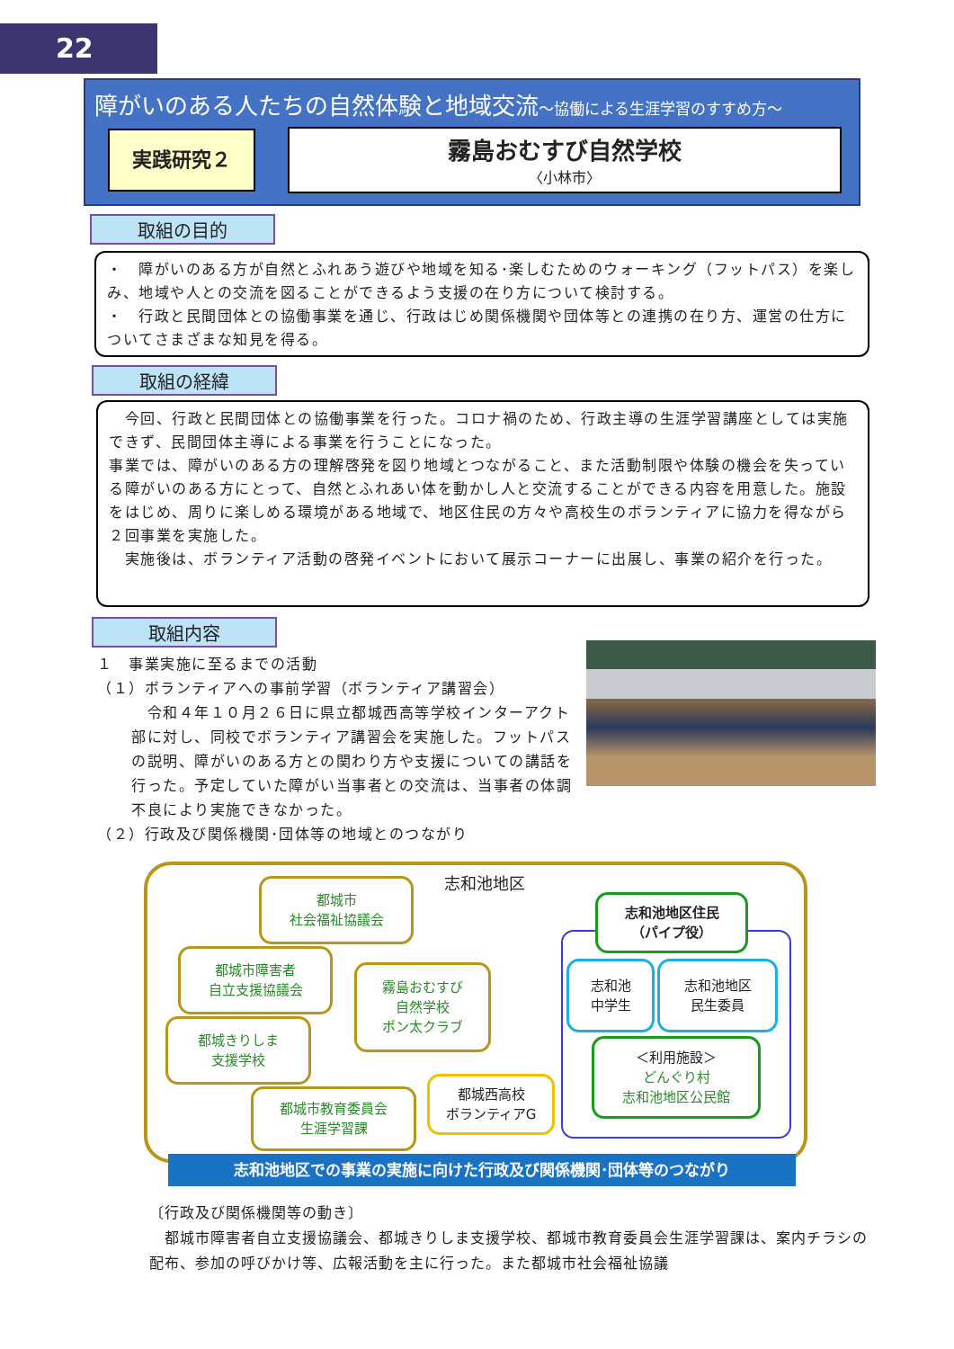22
障がいのある人たちの自然体験と地域交流～協働による生涯学習のすすめ方～
実践研究２ 霧島おむすび自然学校
〈小林市〉
取組の目的
・　障がいのある方が自然とふれあう遊びや地域を知る･楽しむためのウォーキング（フットパス）を楽しみ、地域や人との交流を図ることができるよう支援の在り方について検討する。
・　行政と民間団体との協働事業を通じ、行政はじめ関係機関や団体等との連携の在り方、運営の仕方についてさまざまな知見を得る。
取組の経緯
　今回、行政と民間団体との協働事業を行った。コロナ禍のため、行政主導の生涯学習講座としては実施できず、民間団体主導による事業を行うことになった。
事業では、障がいのある方の理解啓発を図り地域とつながること、また活動制限や体験の機会を失っている障がいのある方にとって、自然とふれあい体を動かし人と交流することができる内容を用意した。施設をはじめ、周りに楽しめる環境がある地域で、地区住民の方々や高校生のボランティアに協力を得ながら２回事業を実施した。
　実施後は、ボランティア活動の啓発イベントにおいて展示コーナーに出展し、事業の紹介を行った。
取組内容
１　事業実施に至るまでの活動
（１）ボランティアへの事前学習（ボランティア講習会）
　令和４年１０月２６日に県立都城西高等学校インターアクト部に対し、同校でボランティア講習会を実施した。フットパスの説明、障がいのある方との関わり方や支援についての講話を行った。予定していた障がい当事者との交流は、当事者の体調不良により実施できなかった。
（２）行政及び関係機関･団体等の地域とのつながり
志和池地区
都城市
社会福祉協議会
都城市障害者
自立支援協議会
都城きりしま
支援学校
霧島おむすび
自然学校
ポン太クラブ
都城市教育委員会
生涯学習課
都城西高校
ボランティアG
志和池地区住民
（パイプ役）
志和池
中学生
志和池地区
民生委員
＜利用施設＞
どんぐり村
志和池地区公民館
志和池地区での事業の実施に向けた行政及び関係機関･団体等のつながり
〔行政及び関係機関等の動き〕
　都城市障害者自立支援協議会、都城きりしま支援学校、都城市教育委員会生涯学習課は、案内チラシの配布、参加の呼びかけ等、広報活動を主に行った。また都城市社会福祉協議